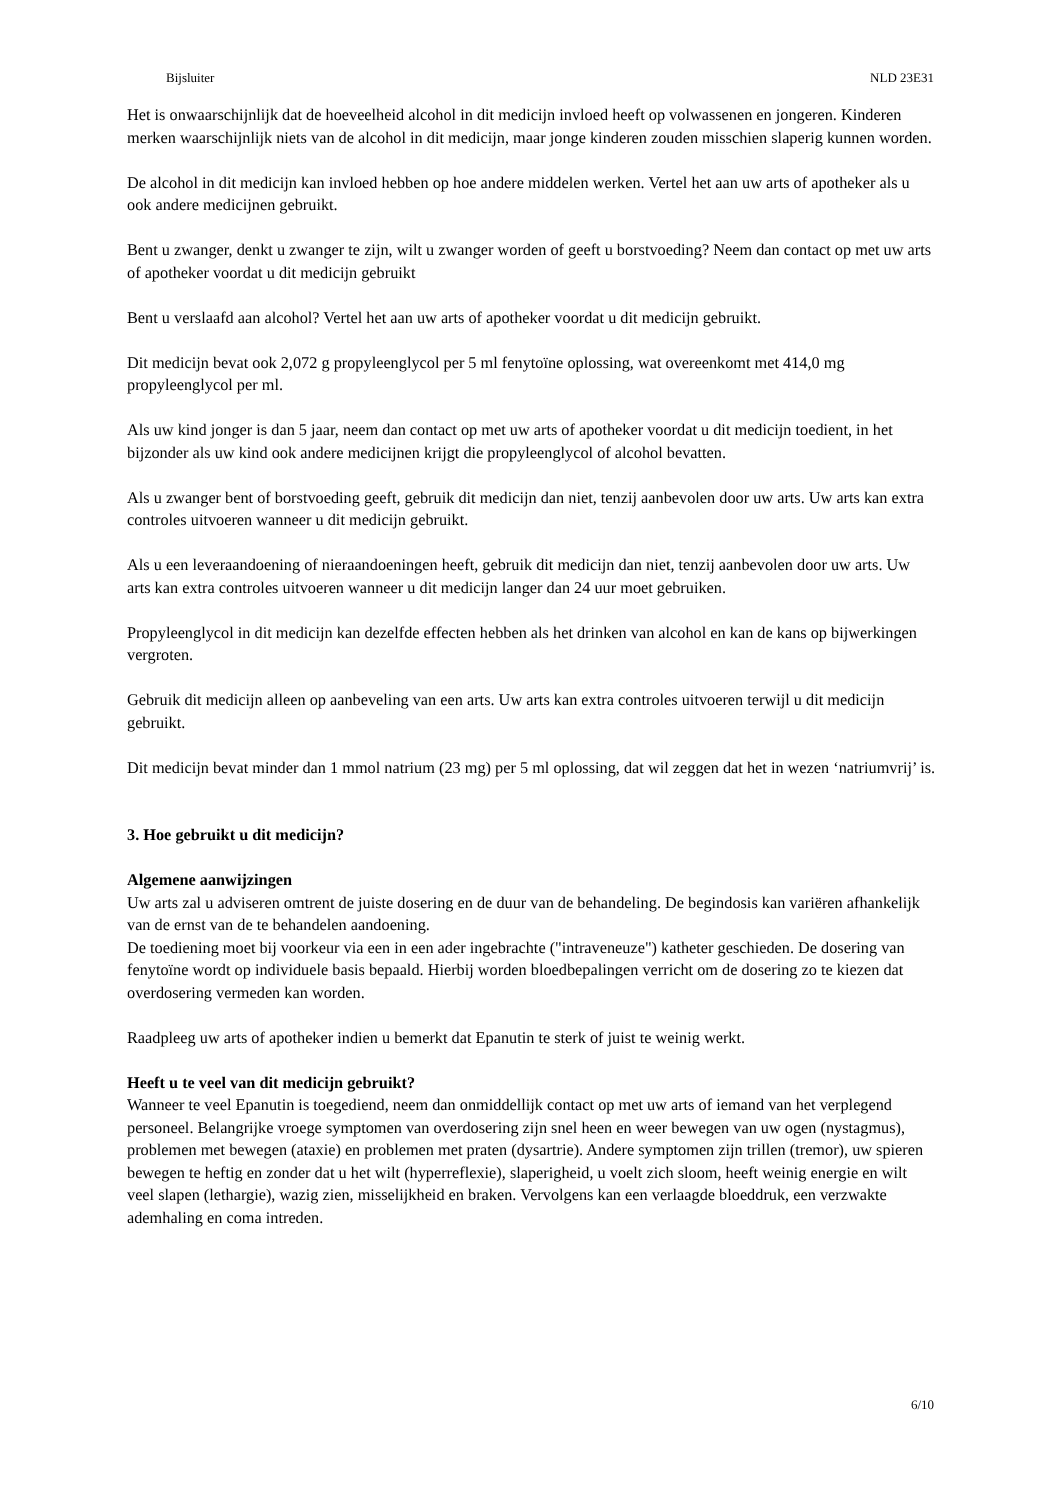Bijsluiter NLD 23E31
Het is onwaarschijnlijk dat de hoeveelheid alcohol in dit medicijn invloed heeft op volwassenen en jongeren. Kinderen merken waarschijnlijk niets van de alcohol in dit medicijn, maar jonge kinderen zouden misschien slaperig kunnen worden.
De alcohol in dit medicijn kan invloed hebben op hoe andere middelen werken. Vertel het aan uw arts of apotheker als u ook andere medicijnen gebruikt.
Bent u zwanger, denkt u zwanger te zijn, wilt u zwanger worden of geeft u borstvoeding? Neem dan contact op met uw arts of apotheker voordat u dit medicijn gebruikt
Bent u verslaafd aan alcohol? Vertel het aan uw arts of apotheker voordat u dit medicijn gebruikt.
Dit medicijn bevat ook 2,072 g propyleenglycol per 5 ml fenytoïne oplossing, wat overeenkomt met 414,0 mg propyleenglycol per ml.
Als uw kind jonger is dan 5 jaar, neem dan contact op met uw arts of apotheker voordat u dit medicijn toedient, in het bijzonder als uw kind ook andere medicijnen krijgt die propyleenglycol of alcohol bevatten.
Als u zwanger bent of borstvoeding geeft, gebruik dit medicijn dan niet, tenzij aanbevolen door uw arts. Uw arts kan extra controles uitvoeren wanneer u dit medicijn gebruikt.
Als u een leveraandoening of nieraandoeningen heeft, gebruik dit medicijn dan niet, tenzij aanbevolen door uw arts. Uw arts kan extra controles uitvoeren wanneer u dit medicijn langer dan 24 uur moet gebruiken.
Propyleenglycol in dit medicijn kan dezelfde effecten hebben als het drinken van alcohol en kan de kans op bijwerkingen vergroten.
Gebruik dit medicijn alleen op aanbeveling van een arts. Uw arts kan extra controles uitvoeren terwijl u dit medicijn gebruikt.
Dit medicijn bevat minder dan 1 mmol natrium (23 mg) per 5 ml oplossing, dat wil zeggen dat het in wezen ‘natriumvrij’ is.
3. Hoe gebruikt u dit medicijn?
Algemene aanwijzingen
Uw arts zal u adviseren omtrent de juiste dosering en de duur van de behandeling. De begindosis kan variëren afhankelijk van de ernst van de te behandelen aandoening.
De toediening moet bij voorkeur via een in een ader ingebrachte ("intraveneuze") katheter geschieden. De dosering van fenytoïne wordt op individuele basis bepaald. Hierbij worden bloedbepalingen verricht om de dosering zo te kiezen dat overdosering vermeden kan worden.
Raadpleeg uw arts of apotheker indien u bemerkt dat Epanutin te sterk of juist te weinig werkt.
Heeft u te veel van dit medicijn gebruikt?
Wanneer te veel Epanutin is toegediend, neem dan onmiddellijk contact op met uw arts of iemand van het verplegend personeel. Belangrijke vroege symptomen van overdosering zijn snel heen en weer bewegen van uw ogen (nystagmus), problemen met bewegen (ataxie) en problemen met praten (dysartrie). Andere symptomen zijn trillen (tremor), uw spieren bewegen te heftig en zonder dat u het wilt (hyperreflexie), slaperigheid, u voelt zich sloom, heeft weinig energie en wilt veel slapen (lethargie), wazig zien, misselijkheid en braken. Vervolgens kan een verlaagde bloeddruk, een verzwakte ademhaling en coma intreden.
6/10